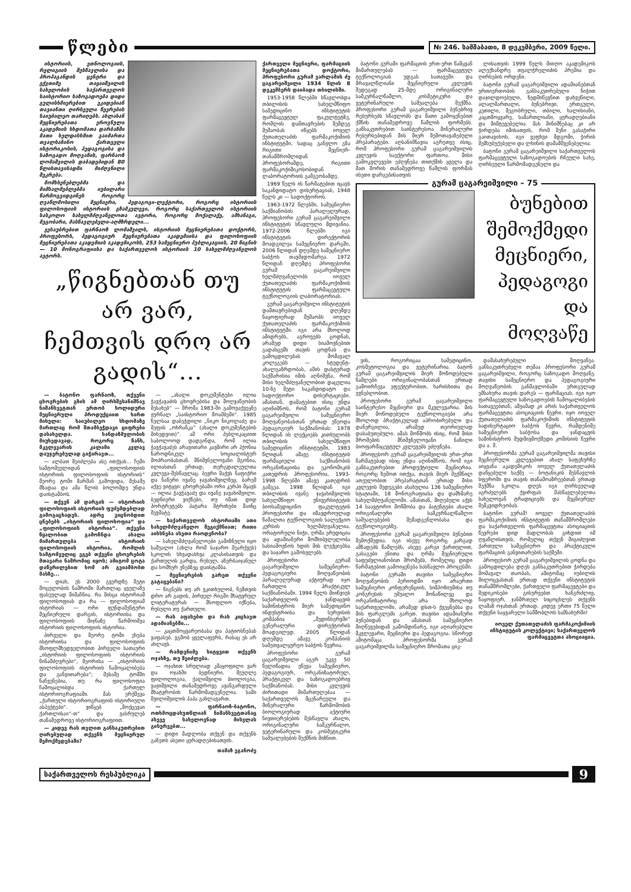წლები
№ 246. სამშაბათი, 8 დეკემბერი, 2009 წელი.
ისტორიის, ეთნოლოგიის, რელიგიის შესწავლისა და პროპაგანდის ცენტრი და ექვთიმე თაყაიშვილის სახელობის საქართველოს საისტორიო საზოგადოება დიდი გულისხმიერებით ეკიდებიან თავიანთი ღირსეული წევრების საიუბილეო თარიღებს. ახლახან მეცნიერებათა ეროვნული აკადემიის სხდომათა დარბაზში მათი ხელდასხმით გაიმართა თვალსაჩინო ქართველი ისტორიკოსის, პედაგოგისა და საზოგადო მოღვაწის, ფარნაოზ ლომაშვილის დაბადებიდან 80 წლისთავისადმი მიძღვნილი შეკრება.
მომხსენებლებმა და მიმსალმებლებმა იუბილარი წარმოგვიდგინეს როგორც ღვაწლმოსილი მეცნიერი, პედაგოგი-ლექტორი, როგორც ისტორიის ფილოსოფიის ისტორიის გზამკვლევი, როგორც საქართველოს ისტორიის სასკოლო სახელმძღვანელოთა ავტორი, როგორც მოქალაქე, ამხანაგი, მეგობარი, მასწავლებელი-აღმზრდელი...
ვესაუბრებით ფარნაოზ ლომაშვილს, ისტორიის მეცნიერებათა დოქტორს, პროფესორს, პედაგოგიურ მეცნიერებათა აკადემიისა და ფილოსოფიის მეცნიერებათა აკადემიის აკადემიკოსს, 253 სამეცნიერო პუბლიკაციის, 20 წიგნის — 10 მონოგრაფიისა და საქართველოს ისტორიის 10 სახელმძღვანელოს ავტორს.
„წიგნებთან თუ არ ვარ,
ჩემთვის დრო არ გადის“...
— ბატონო ფარნაოზ, თქვენი ცხოვრების გზის ამ ღირსშესანიშნავ ნიშანსვეტთან ერთობ სოლიდური მეცნიერული პროდუქციით ხართ მისული: საიუბილეო სხდომაზე მართლაც რომ შთამბეჭდავი ციფრები დასახელდა. ხანდაზმულობის მიუხედავად, როგორც ჩანს, მკვლევარის კალამი კვლავ დაუჯერებულად გიჭირავთ...
— ალბათ შეიძლება ასე ითქვას... ჩემი სამტომეულიდან „ფილოსოფიის ისტორიის ფილოსოფიის ისტორიის“ მეორე ტომი შარშან გამოვიდა, მესამე მზადაა და ამა წლის ბოლომდე უნდა დაისტამბოს.
— თქვენ ამ დარგის — ისტორიის ფილოსოფიის ისტორიის ფუძემდებლად გამოგაცხადეს. ადრე ვიცნობდით ცნებებს „ისტორიის ფილოსოფია“ და „ფილოსოფიის ისტორია“. თქვენი წყალობით გამოჩნდა ახალი მიმართულება — ისტორიის ფილოსოფიის ისტორია, რომლის სამტომეულიც ეგებ თქვენი ცხოვრების მთავარი ნაშრომიც იყოს; ამიტომ ცოტა დაწვრილებით ხომ არ გვიამბობთ მასზე...
— დიახ, ეს 2000 გვერდზე მეტი მოცულობის ნაშრომი მართლაც ყველაზე ფასეულად მიმაჩნია. რა მისცა ისტორიამ ფილოსოფიას და რა — ფილოსოფიამ ისტორიას — ორი ფუნდამენტური მეცნიერული დარგის, ისტორიისა და ფილოსოფიის მიჯნაზე წარმოიშვა ისტორიის ფილოსოფიის ისტორია.
პირველი და მეორე ტომი ეხება ისტორიისა და ფილოსოფიის მსოფლმხედველობით პირველი სათაური „ისტორიის ფილოსოფიის ისტორიის წინამძღვრები“, მეორისა — „ისტორიის ფილოსოფიის ისტორიის ჩამოყალიბება და განვითარება“; მესამე ტომში ნაჩვენებია, თუ რა ფილოსოფია ჩამოყალიბდა ქართულ ისტორიოგრაფიაში. მას ერქმევა „ქართული ისტორიოგრაფიის ისტორიული ასპექტები“. ვიწყებ „მოქცევაი ქართლისაი“-თ“ და ვასრულებ თანამედროვე ისტორიოგრაფიით.
— კიდევ რას თვლით განსაკუთრებით ღირებულად თქვენს მეცნიერულ შემოქმედებაში?
— „ახალი დოკუმენტები ილია ჭავჭავაძის ცხოვრებისა და მოღვაწეობის შესახებ“ — შრომა 1983-ში გამოვაქვეყნე ჟურნალ „საისტორიო მოამბეში“. 1985 წელსაა დაბეჭდილი „ნიკო ნიკოლაძე და მეფის „ოხრანკა“ (ახალი დოკუმენტების მიხედვით)“. ამ ორი პუბლიკაციით საბოლოოდ დადგინდა, რომ ილია ჭავჭავაძეს არავითარი კავშირი არ ჰქონია ნაროდნიკულ სოციალისტურ მოძრაობასთან. მნიშვნელოვანი მგონია, ილიასთან ერთად, თერგდალეულთა კვლევა-შესწავლაც. ბევრი მაქვს ნაფიქრი და ნაწერი ივანე ჯავახიშვილზეც. ბარემ აქვე ვიტყვი: ცხოვრებაში ორი კერპი მყავს — ილია ჭავჭავაძე და ივანე ჯავახიშვილი. ბედნიერი ვიქნები, თუ იმათ დიდ პორტრეტებს პატარა შტრიხები მაინც შევმატე.
— საქართველოს ისტორიაში ათი სახელმძღვანელო შეგიქმნიათ; რითი აიხსნება ასეთი რაოდენობა?
— სახელმძღვანელოები გამიზნული იყო საშუალო (ახლა რომ საჯარო შეარქვეს) სკოლის სხვადასხვა კლასისათვის და ქართულის გარდა, რუსულ, აზერბაიჯანულ და სომხურ ენებზეც დაისტამბა.
— მეცნიერების გარეთ თქვენი გატაცებანი?
— წიგნებს თუ არ ვკითხულობ, ჩემთვის დრო არ გადის, პირველ რიგში მხატვრულ ლიტერატურას — მსოფლიო იქნება, რუსული თუ ქართული.
— რას აფასებთ და რას კიცხავთ ადამიანებში...
— კაცთმოყვარეობასა და პატიოსნებას ვაფასებ. ვგმობ ყველაფერს, რასაც ეს არ ახლავს.
— რამდენიმე სიტყვით თქვენს ოჯახზე, თუ შეიძლება.
— ოჯახით სრულიად კმაყოფილი ვარ და ოჯახში ბედნიერი. მეუღლე ფილოლოგია, ქალიშვილი ბიოლოგია, ვაჟიშვილი თანამედროვე ავანგარდული მხატვრობის წარმომადგენელია. სამი შვილიშვილის პაპა გახლავართ.
— ფარნაოზ-ბატონო, ოთხმოცდახუთწლიან ნიშანსვეტთანაც ასევე სახელოვნად მისვლას გისურვებთ...
— დიდი მადლობა თქვენ და თქვენს გაზეთს ასეთი ყურადღებისათვის.
თამაზ ეგანოძე
ქართველი მეცნიერი, ფარმაციის მეცნიერებათა დოქტორი, პროფესორი გურამ ვარლამის ძე ცაგარეიშვილი 1934 წლის 8 დეკემბერს დაიბადა თბილისში.
1953-1958 წლებში სწავლობდა თბილისის სახელმწიფო სამედიცინო ინსტიტუტის ფარმაცევტულ ფაკულტეტზე, რომლის დამთავრების შემდეგ მუშაობას იწყებს იოველ ქუთათელაძის ფარმაკოქიმიის ინსტიტუტში, სადაც განვლო გზა რიგითი მეცნიერ-თანამშრომლიდან პროფესორამდე, რიგითი ფარმაკოქიმიკოსობიდან ლაბორატორიის გამგეობამდე.
1969 წელს ის წარმატებით იცავს საკანდიდატო დისერტაციას, 1948 წელს კი — სადოქტოროს.
1963-1972 წლებში, სამეცნიერო საქმიანობის პარალელურად, პროფესორი გურამ ცაგარეიშვილი ინსტიტუტის სწავლული მდივანია. 1972-2006 წლებში იგი ინსტიტუტის დირექტორის მოადგილეა სამეცნიერო დარგში, 2006 წლიდან დღემდე სამეცნიერო საბჭოს თავმჯდომარეა. 1972 წლიდან დღემდე პროფესორი გურამ ცაგარეიშვილი ხელმძღვანელობს იოველ ქუთათელაძის ფარმაკოქიმიის ინსტიტუტის ფარმაცევტული ტექნოლოგიის ლაბორატორიას.
გურამ ცაგარეიშვილი ინსტიტუტის დამთავრებიდან დღემდე ნაყოფიერად მუშაობს იოველ ქუთათელაძის ფარმაკოქიმიის ინსტიტუტში. იგი არა მხოლოდ ამიდრებს, აგროვებს ცოდნას, არამედ დიდი სიამოვნებით გადასცემს თავის ცოდნას და გამოცდილებას მომავალ კოლეგებს — სტუდენტ-ახალგაზრდობას, ამის დასტურად საქმარისია იმის აღნიშვნა, რომ მისი ხელმძღვანელობით დაცულია 10-ზე მეტი საკანდიდატო და სადოქტორო დისერტაციები. ამასთან, დამატებით ისიც უნდა აღინიშნოს, რომ ბატონი გურამ ცაგარეიშვილი სამეცნიერო მოღვაწეობასთან ერთად ეწეოდა პედაგოგიურ საქმიანობას: 1978 წლიდან ის ლექციებს კითხულობს თბილისის სახელმწიფო სამედიცინო ინსტიტუტში, 1983 წლიდან ამავე ინსტიტუტის ფარმაციული საქმიანობის ორგანიზაციისა და ეკონომიკის კათედრის პროფესორია, 1993-1998 წლებში ამავე კათედრის გამგეა. 1998 წლიდან იგი თბილისის ივანე ჯავახიშვილის სახელმწიფო უნივერსიტეტის ბიოსამედიცინო ფაკულტეტის პროფესორი და იმავდროულად წამალთა ტექნოლოგიის სალექციო კურსის ხელმძღვანელია. ორატორული ნიჭი, ღრმა ერუდიცია და ადამიანური მომხიბვლელობა სასიამოვნოს ხდის მის ლექციებსა და საჯარო გამოსვლებს.
პროფესორი გურამ ცაგარეიშვილი სამეცნიერო-პედაგოგიური მოღვაწეობის პარალელურად აქტიურად იყო ჩართული პრაქტიკულ საქმიანობაში. 1994 წელს მიიწვიეს საქართველოს ჯანდაცვის სამინისტროს მიერ სამედიცინო ინდუსტრიისა და სერვისის კომპანია „მედინსერვში“ გენერალური დირექტორის მოადგილედ. 2005 წლიდან დღემდე ამავე კომპანიის სამეთვალყურეო საბჭოს წევრია.
პროფესორი გურამ ცაგარეიშვილი აგერ უკვე 50 წელიწადია ეწევა სამეცნიერო, პედაგოგიურ, ორგანიზატორულ, პრაქტიკულ და საზოგადოებრივ საქმიანობას. მისი კვლევის ძირითადი მიმართულებაა — საქართველოს მცენარეული და მინერალური წარმოშობის ბიოლოგიურად აქტიური ნივთიერებების შესწავლა ახალი, ორიგინალური სამკურნალო, ვეტერინარული და კოსმეტიკური საშუალებების შექმნის მიზნით.
ბატონი გურამი ფარმაციის ერთ-ერთ წამყვან მიმართულებას — ფარმაცევტულ ტექნოლოგიას უდგას სათავეში და მრავალწლიანი მეცნიერული კვლევის შედეგად 25-მდე ორიგინალური სამკურნალწამლო, კოსმეტიკური და ვეტერინარული საშუალება შექმნა. პროფესორი გურამ ცაგარეიშვილი ბუნებრივ რესურსებს სწავლობს და მათი გამოყენებით ქმნის თანამედროვე წამლის ფორმებს. განსაკუთრებით საინტერესოა მინერალური რესურსებიდან მის მიერ შემოთავაზებული პრეპარატები. აღსანიშნავია აგრეთვე ისიც, რომ პროფესორი გურამ ცაგარეიშვილის კვლევის საექტორი ფართოა. მისი გამოკვლევები ეძღვნება თითქმის ყველა და მათ შორის თანამედროვე წამლის ფორმას ისეთი დარგებისათვის
ლისათვის 1999 წელს მიიღო აკადემიკოს ალექსანდრე თვალჭრელიძის პრემია და ღირსების ორდენი.
ბატონი გურამ ცაგარეიშვილი ადამიანებთან ურთიერთობის განსაკუთრებული ნიჭით დაჯილდოებული, ზედმიწევნით დახვეწილი, ალალმართალი, ბუნებრივი, ერთგული, კეთილი, მეგობრული, თბილი, ხალისიანი, კაცთმოყვარე, სამართლიანი, ყურადღებიანი და მიმტევებელია. მას მინიშნებაც კი არ ჭირდება იმისათვის, რომ შენი გასაჭირი გაითავისოს. იგი ვეფხვი მდგომი, ჭირის შემსუბუქებელი და ლხინის დამამშვენებელია.
ბატონი გურამ ცაგარეიშვილი საქართველოს ფარმაცევტული საზოგადოების რჩეული სახე, ღირსეული წარმომადგენელი და
გურამ ცაგარეიშვილი – 75
ბუნებით შემოქმედი მეცნიერი, პედაგოგი და მოღვაწე
ვის, როგორიცაა სამედიცინო, კოსმეტოლოგია და ვეტერინარია. ბატონ გურამ ცაგარეიშვილის მიერ მოწოდებული წამლები ორიგინალობასთან ერთად გამოირჩევა ეფექტურობით, ხარისხითა და უვნებლობით.
პროფესორი გურამ ცაგარეიშვილი საინტერესო მეცნიერი და მკვლევარია. მის მიერ მოწოდებული ტექნოლოგიები არა მხოლოდ პრაქტიკულად აპრობირებული და დანერგილია, არამედ თეორიულად დასაბუთებული. ამას მოწმობს ისიც, რომ მისი შრომების მნიშვნელოვანი ნაწილი ბიოფარმაცევტულ კვლევებს ეძღვნება.
პროფესორ გურამ ცაგარეიშვილის ერთ-ერთ წარმატებად ისიც უნდა აღინიშნოს, რომ იგი განსაკუთრებით პროდუქტიული მეცნიერია. როგორც ზემოთ ითქვა, თავის მიერ შექმნილ ათეულობით პრეპარატთან ერთად მისი კვლევის შედეგები ასახულია 136 სამეცნიერო სტატიაში, 18 მონოგრაფიასა და დამხმარე სახელმძღვანელოში. ამასთან, მიღებული აქვს 14 საავტორო მოწმობა და პატენტები ახალი ორიგინალური სამკურნალწამლო საშუალებების შემადგენლობასა და ტექნოლოგიებზე.
პროფესორი გურამ ცაგარეიშვილი ბუნებით შემოქმედია. იგი ისევე როგორც კარგად ამზადებს წამლებს, ასევე კარგი ქართულით, გასაგები ენითა და ღრმა მეცნიერული საფუძვლიანობით შრომებს, რომელიც დიდი წარმატებით გამოიყენება სასწავლო პროცესში.
ბატონი გურამი თავისი სამეცნიერო მოღვაწეობის პერიოდში იყო არაერთი სამეცნიერო კონფერენციის, სიმპოზიუმისა თუ კონგრესის უშუალო მონაწილეც და ორგანიზატორიც არა მხოლოდ საქართველოში, არამედ დსთ-ს ქვეყნებსა და მის ფარგლებს გარეთ. თავისი ადამიანური ბუნებიდან და ამასთან სამეცნიერო მიღწევებიდან გამომდინარე, იგი აღიარებული მკვლევარი, მეცნიერი და პედაგოგია. სწორედ ამიტომაცა პროფესორმა გურამ ცაგარეიშვილმა სამეცნიერო შრომათა ციკ-
დამასახურებული მოღვაწეა. განსაკუთრებული თემაა პროფესორი გურამ ცაგარეიშვილი, როგორც საზოგადო მოღვაწე. თავისი სამეცნიერო და პედაგოგიური მოღვაწეობის განმავლობაში ერთგულად ემსახურა თავის დარგს — ფარმაციას. იგი იყო ფარმაცევტული საზოგადოების ჩამოყალიბების სათავეებთან, ამჟამად კი არის საქართველოს ფარმაცევტთა ასოციაციის წევრი. იყო იოველ ქუთათელაძის ფარმაკოქიმიის ინსტიტუტის სადისერტაციო საბჭოს წევრი, რამდენიმე სამეცნიერო საბჭოსა და ჯანდაცვის სამინისტროს მუდმივმოქმედი კომისიის წევრი და ა. შ.
პროფესორმა გურამ ცაგარეიშვილმა თავისი მეცნიერული კვლევებით ახალ საფეხურზე აიყვანა აკადემიკოს იოველ ქუთათელაძის დაწყებული საქმე — ბოტანიკის შესწავლის სფეროში და თავის თანამოაზრეებთან ერთად შექმნა სკოლა. დღეს იგი ღირსეულად აგრძელებს ქვირფას მასწავლებელთა სახელოვან ტრადიციებს და მეცნიერულ მემკვიდრეობას.
ბატონო გურამ! იოველ ქუთათელაძის ფარმაკოქიმიის ინსტიტუტის თანამშრომლები და საქართველოს ფარმაცევტთა ასოციაციის წევრები დიდ მადლობას გიხდით იმ ღვაწლისთვის, რომელიც თქვენ მიგიძღვით ქართული სამეცნიერო და პრაქტიკული ფარმაციის განვითარების საქმეში.
პროფესორ გურამ ცაგარეიშვილის ცოდნა და გამოცდილება დღეს განსაკუთრებით ჭირდება მომავალ თაობას, ამიტომაც იუბილის მილოცვასთან ერთად თქვენი ინსტიტუტის თანამშრომლები, ქართველი ფარმაცევტები და მედიკოსები გისურვებთ ხანგრძლივ, ნაყოფიერ, ჯანმრთელ სიცოცხლეს თქვენს ლამაზ ოჯახთან ერთად. კიდევ ერთი 75 წელი თქვენი საყვარელი სამშობლოს სამსახურში!
იოველ ქუთათელაძის ფარმაკოქიმიის ინსტიტუტის კოლექტივი; საქართველოს ფარმაცევტთა ასოციაცია.
საქართველოს რესპუბლიკა
9